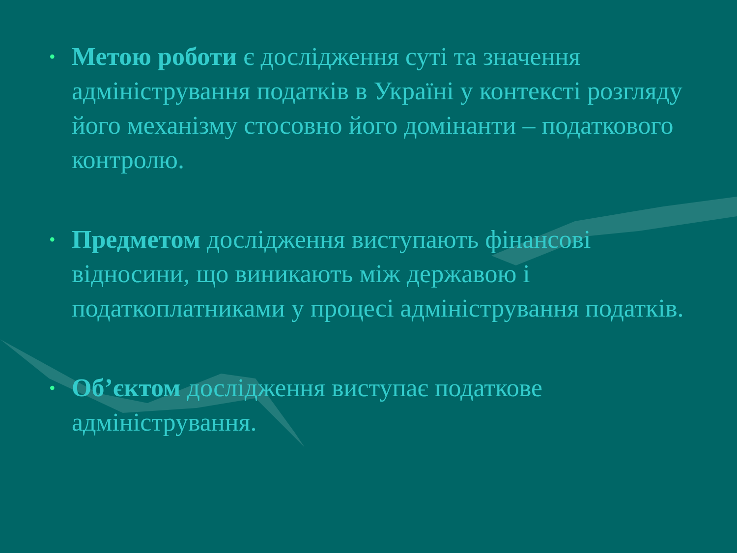• Метою роботи є дослідження суті та значення адміністрування податків в Україні у контексті розгляду його механізму стосовно його домінанти – податкового контролю.
• Предметом дослідження виступають фінансові відносини, що виникають між державою і податкоплатниками у процесі адміністрування податків.
• Об’єктом дослідження виступає податкове адміністрування.